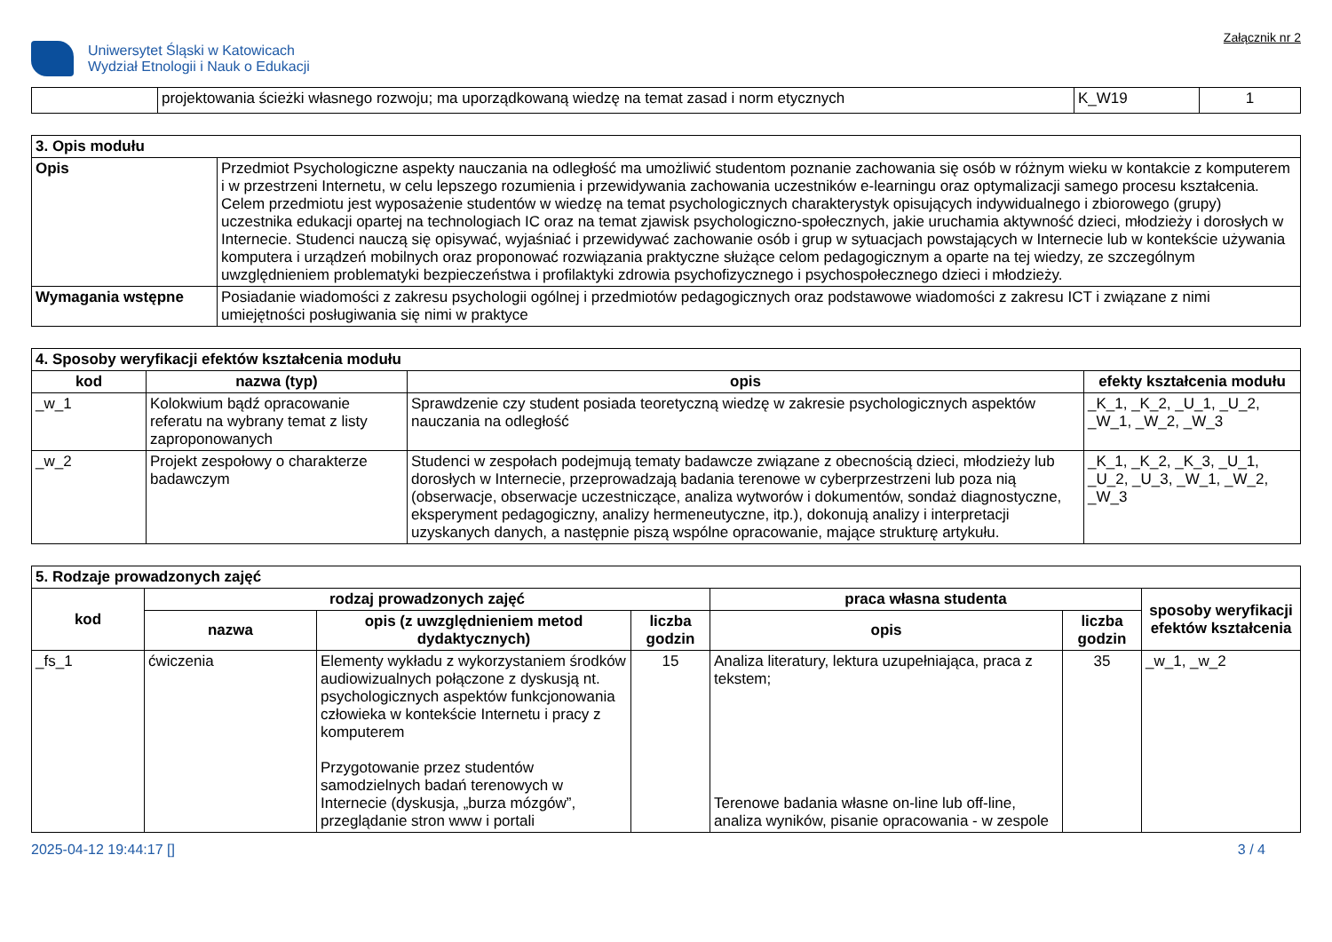Uniwersytet Śląski w Katowicach
Wydział Etnologii i Nauk o Edukacji
Załącznik nr 2
| | projektowania ścieżki własnego rozwoju; ma uporządkowaną wiedzę na temat zasad i norm etycznych | K_W19 | 1 |
| 3. Opis modułu | |
| --- | --- |
| Opis | Przedmiot Psychologiczne aspekty nauczania na odległość ma umożliwić studentom poznanie zachowania się osób w różnym wieku w kontakcie z komputerem i w przestrzeni Internetu, w celu lepszego rozumienia i przewidywania zachowania uczestników e-learningu oraz optymalizacji samego procesu kształcenia. Celem przedmiotu jest wyposażenie studentów w wiedzę na temat psychologicznych charakterystyk opisujących indywidualnego i zbiorowego (grupy) uczestnika edukacji opartej na technologiach IC oraz na temat zjawisk psychologiczno-społecznych, jakie uruchamia aktywność dzieci, młodzieży i dorosłych w Internecie. Studenci nauczą się opisywać, wyjaśniać i przewidywać zachowanie osób i grup w sytuacjach powstających w Internecie lub w kontekście używania komputera i urządzeń mobilnych oraz proponować rozwiązania praktyczne służące celom pedagogicznym a oparte na tej wiedzy, ze szczególnym uwzględnieniem problematyki bezpieczeństwa i profilaktyki zdrowia psychofizycznego i psychospołecznego dzieci i młodzieży. |
| Wymagania wstępne | Posiadanie wiadomości z zakresu psychologii ogólnej i przedmiotów pedagogicznych oraz podstawowe wiadomości z zakresu ICT i związane z nimi umiejętności posługiwania się nimi w praktyce |
| 4. Sposoby weryfikacji efektów kształcenia modułu | | | |
| --- | --- | --- | --- |
| kod | nazwa (typ) | opis | efekty kształcenia modułu |
| _w_1 | Kolokwium bądź opracowanie referatu na wybrany temat z listy zaproponowanych | Sprawdzenie czy student posiada teoretyczną wiedzę w zakresie psychologicznych aspektów nauczania na odległość | _K_1, _K_2, _U_1, _U_2, _W_1, _W_2, _W_3 |
| _w_2 | Projekt zespołowy o charakterze badawczym | Studenci w zespołach podejmują tematy badawcze związane z obecnością dzieci, młodzieży lub dorosłych w Internecie, przeprowadzają badania terenowe w cyberprzestrzeni lub poza nią (obserwacje, obserwacje uczestniczące, analiza wytworów i dokumentów, sondaż diagnostyczne, eksperyment pedagogiczny, analizy hermeneutyczne, itp.), dokonują analizy i interpretacji uzyskanych danych, a następnie piszą wspólne opracowanie, mające strukturę artykułu. | _K_1, _K_2, _K_3, _U_1, _U_2, _U_3, _W_1, _W_2, _W_3 |
| 5. Rodzaje prowadzonych zajęć | | | | | | |
| --- | --- | --- | --- | --- | --- | --- |
| kod | rodzaj prowadzonych zajęć | | | praca własna studenta | | sposoby weryfikacji efektów kształcenia |
| | nazwa | opis (z uwzględnieniem metod dydaktycznych) | liczba godzin | opis | liczba godzin | |
| _fs_1 | ćwiczenia | Elementy wykładu z wykorzystaniem środków audiowizualnych połączone z dyskusją nt. psychologicznych aspektów funkcjonowania człowieka w kontekście Internetu i pracy z komputerem Przygotowanie przez studentów samodzielnych badań terenowych w Internecie (dyskusja, „burza mózgów”, przeglądanie stron www i portali | 15 | Analiza literatury, lektura uzupełniająca, praca z tekstem; Terenowe badania własne on-line lub off-line, analiza wyników, pisanie opracowania - w zespole | 35 | _w_1, _w_2 |
2025-04-12 19:44:17 [] 3 / 4